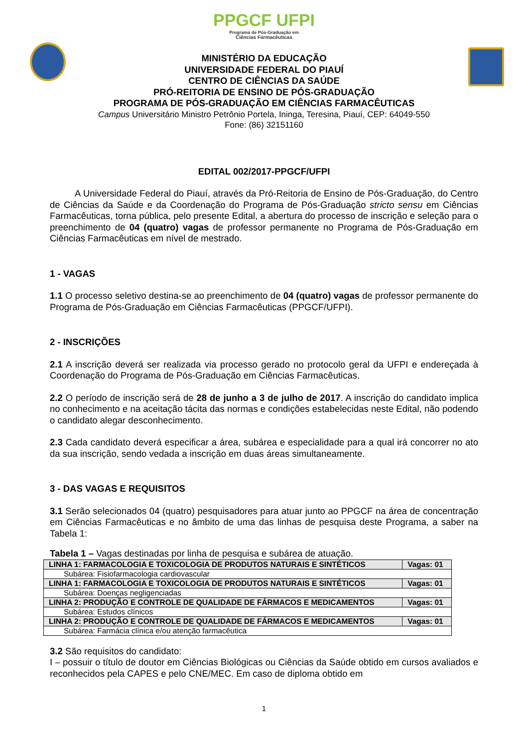PPGCF UFPI
Programa de Pós-Graduação em
Ciências Farmacêuticas
MINISTÉRIO DA EDUCAÇÃO
UNIVERSIDADE FEDERAL DO PIAUÍ
CENTRO DE CIÊNCIAS DA SAÚDE
PRÓ-REITORIA DE ENSINO DE PÓS-GRADUAÇÃO
PROGRAMA DE PÓS-GRADUAÇÃO EM CIÊNCIAS FARMACÊUTICAS
Campus Universitário Ministro Petrônio Portela, Ininga, Teresina, Piauí, CEP: 64049-550
Fone: (86) 32151160
EDITAL 002/2017-PPGCF/UFPI
A Universidade Federal do Piauí, através da Pró-Reitoria de Ensino de Pós-Graduação, do Centro de Ciências da Saúde e da Coordenação do Programa de Pós-Graduação stricto sensu em Ciências Farmacêuticas, torna pública, pelo presente Edital, a abertura do processo de inscrição e seleção para o preenchimento de 04 (quatro) vagas de professor permanente no Programa de Pós-Graduação em Ciências Farmacêuticas em nível de mestrado.
1 - VAGAS
1.1 O processo seletivo destina-se ao preenchimento de 04 (quatro) vagas de professor permanente do Programa de Pós-Graduação em Ciências Farmacêuticas (PPGCF/UFPI).
2 - INSCRIÇÕES
2.1 A inscrição deverá ser realizada via processo gerado no protocolo geral da UFPI e endereçada à Coordenação do Programa de Pós-Graduação em Ciências Farmacêuticas.
2.2 O período de inscrição será de 28 de junho a 3 de julho de 2017. A inscrição do candidato implica no conhecimento e na aceitação tácita das normas e condições estabelecidas neste Edital, não podendo o candidato alegar desconhecimento.
2.3 Cada candidato deverá especificar a área, subárea e especialidade para a qual irá concorrer no ato da sua inscrição, sendo vedada a inscrição em duas áreas simultaneamente.
3 - DAS VAGAS E REQUISITOS
3.1 Serão selecionados 04 (quatro) pesquisadores para atuar junto ao PPGCF na área de concentração em Ciências Farmacêuticas e no âmbito de uma das linhas de pesquisa deste Programa, a saber na Tabela 1:
Tabela 1 – Vagas destinadas por linha de pesquisa e subárea de atuação.
| LINHA 1: FARMACOLOGIA E TOXICOLOGIA DE PRODUTOS NATURAIS E SINTÉTICOS | Vagas: 01 |
| Subárea: Fisiofarmacologia cardiovascular | |
| LINHA 1: FARMACOLOGIA E TOXICOLOGIA DE PRODUTOS NATURAIS E SINTÉTICOS | Vagas: 01 |
| Subárea: Doenças negligenciadas | |
| LINHA 2: PRODUÇÃO E CONTROLE DE QUALIDADE DE FÁRMACOS E MEDICAMENTOS | Vagas: 01 |
| Subárea: Estudos clínicos | |
| LINHA 2: PRODUÇÃO E CONTROLE DE QUALIDADE DE FÁRMACOS E MEDICAMENTOS | Vagas: 01 |
| Subárea: Farmácia clínica e/ou atenção farmacêutica | |
3.2 São requisitos do candidato:
I – possuir o título de doutor em Ciências Biológicas ou Ciências da Saúde obtido em cursos avaliados e reconhecidos pela CAPES e pelo CNE/MEC. Em caso de diploma obtido em
1